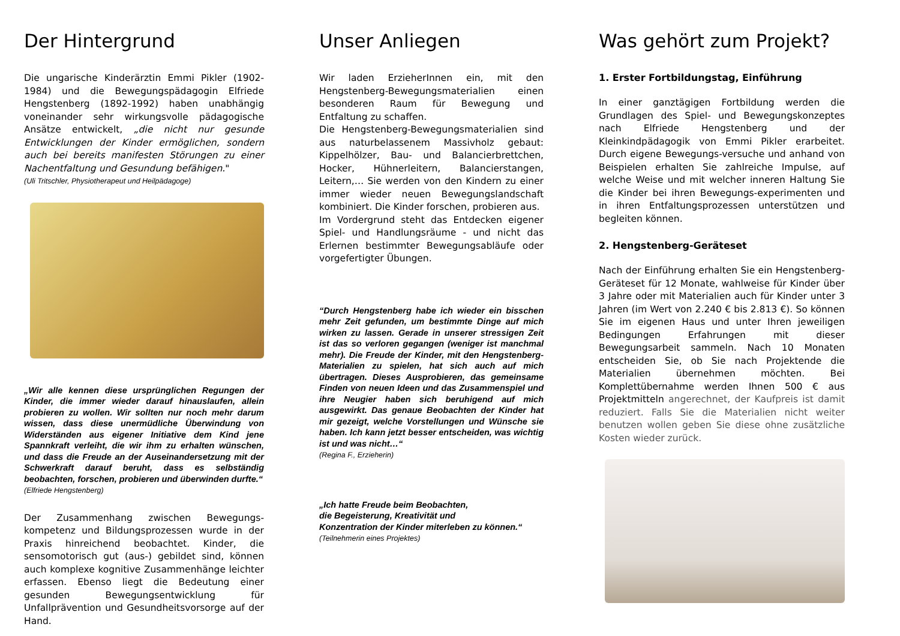Der Hintergrund
Die ungarische Kinderärztin Emmi Pikler (1902-1984) und die Bewegungspädagogin Elfriede Hengstenberg (1892-1992) haben unabhängig voneinander sehr wirkungsvolle pädagogische Ansätze entwickelt, „die nicht nur gesunde Entwicklungen der Kinder ermöglichen, sondern auch bei bereits manifesten Störungen zu einer Nachentfaltung und Gesundung befähigen."
(Uli Tritschler, Physiotherapeut und Heilpädagoge)
„Wir alle kennen diese ursprünglichen Regungen der Kinder, die immer wieder darauf hinauslaufen, allein probieren zu wollen. Wir sollten nur noch mehr darum wissen, dass diese unermüdliche Überwindung von Widerständen aus eigener Initiative dem Kind jene Spannkraft verleiht, die wir ihm zu erhalten wünschen, und dass die Freude an der Auseinandersetzung mit der Schwerkraft darauf beruht, dass es selbständig beobachten, forschen, probieren und überwinden durfte.“
(Elfriede Hengstenberg)
Der Zusammenhang zwischen Bewegungs-kompetenz und Bildungsprozessen wurde in der Praxis hinreichend beobachtet. Kinder, die sensomotorisch gut (aus-) gebildet sind, können auch komplexe kognitive Zusammenhänge leichter erfassen. Ebenso liegt die Bedeutung einer gesunden Bewegungsentwicklung für Unfallprävention und Gesundheitsvorsorge auf der Hand.
Unser Anliegen
Wir laden ErzieherInnen ein, mit den Hengstenberg-Bewegungsmaterialien einen besonderen Raum für Bewegung und Entfaltung zu schaffen.
Die Hengstenberg-Bewegungsmaterialien sind aus naturbelassenem Massivholz gebaut: Kippelhölzer, Bau- und Balancierbrettchen, Hocker, Hühnerleitern, Balancierstangen, Leitern,… Sie werden von den Kindern zu einer immer wieder neuen Bewegungslandschaft kombiniert. Die Kinder forschen, probieren aus.
Im Vordergrund steht das Entdecken eigener Spiel- und Handlungsräume - und nicht das Erlernen bestimmter Bewegungsabläufe oder vorgefertigter Übungen.
“Durch Hengstenberg habe ich wieder ein bisschen mehr Zeit gefunden, um bestimmte Dinge auf mich wirken zu lassen. Gerade in unserer stressigen Zeit ist das so verloren gegangen (weniger ist manchmal mehr). Die Freude der Kinder, mit den Hengstenberg-Materialien zu spielen, hat sich auch auf mich übertragen. Dieses Ausprobieren, das gemeinsame Finden von neuen Ideen und das Zusammenspiel und ihre Neugier haben sich beruhigend auf mich ausgewirkt. Das genaue Beobachten der Kinder hat mir gezeigt, welche Vorstellungen und Wünsche sie haben. Ich kann jetzt besser entscheiden, was wichtig ist und was nicht…“
(Regina F., Erzieherin)
„Ich hatte Freude beim Beobachten,
die Begeisterung, Kreativität und
Konzentration der Kinder miterleben zu können.“
(Teilnehmerin eines Projektes)
Was gehört zum Projekt?
1. Erster Fortbildungstag, Einführung
In einer ganztägigen Fortbildung werden die Grundlagen des Spiel- und Bewegungskonzeptes nach Elfriede Hengstenberg und der Kleinkindpädagogik von Emmi Pikler erarbeitet. Durch eigene Bewegungs-versuche und anhand von Beispielen erhalten Sie zahlreiche Impulse, auf welche Weise und mit welcher inneren Haltung Sie die Kinder bei ihren Bewegungs-experimenten und in ihren Entfaltungsprozessen unterstützen und begleiten können.
2. Hengstenberg-Geräteset
Nach der Einführung erhalten Sie ein Hengstenberg-Geräteset für 12 Monate, wahlweise für Kinder über 3 Jahre oder mit Materialien auch für Kinder unter 3 Jahren (im Wert von 2.240 € bis 2.813 €). So können Sie im eigenen Haus und unter Ihren jeweiligen Bedingungen Erfahrungen mit dieser Bewegungsarbeit sammeln. Nach 10 Monaten entscheiden Sie, ob Sie nach Projektende die Materialien übernehmen möchten. Bei Komplettübernahme werden Ihnen 500 € aus Projektmitteln angerechnet, der Kaufpreis ist damit reduziert. Falls Sie die Materialien nicht weiter benutzen wollen geben Sie diese ohne zusätzliche Kosten wieder zurück.